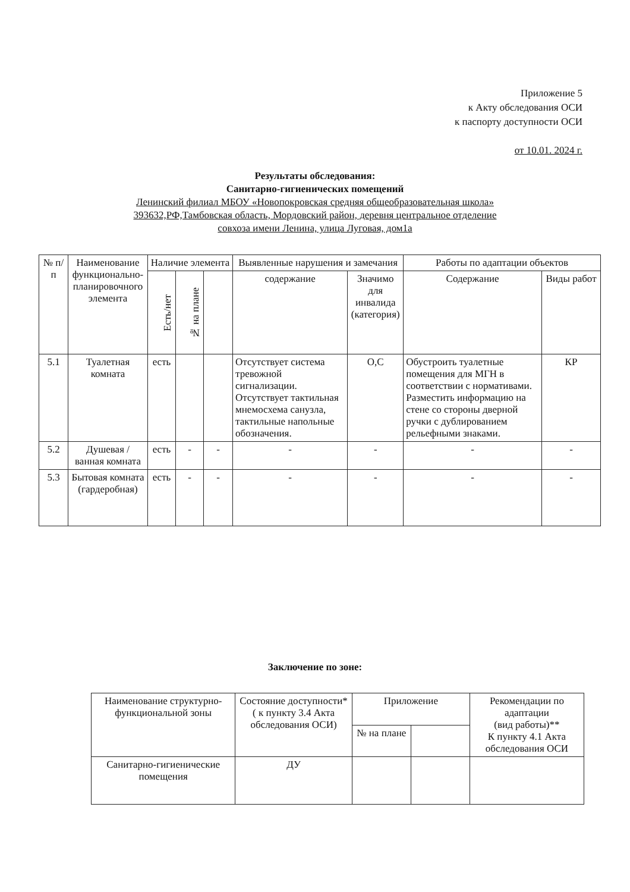Приложение 5
к Акту обследования ОСИ
к паспорту доступности ОСИ
от 10.01. 2024 г.
Результаты обследования:
Санитарно-гигиенических помещений
Ленинский филиал МБОУ «Новопокровская средняя общеобразовательная школа»
393632,РФ,Тамбовская область, Мордовский район, деревня центральное отделение
совхоза имени Ленина, улица Луговая, дом1а
| № п/п | Наименование функционально-планировочного элемента | Наличие элемента | | | Выявленные нарушения и замечания | | Работы по адаптации объектов | |
| --- | --- | --- | --- | --- | --- | --- | --- | --- |
| | | Есть/нет | № на плане | | содержание | Значимо для инвалида (категория) | Содержание | Виды работ |
| 5.1 | Туалетная комната | есть | | | Отсутствует система тревожной сигнализации. Отсутствует тактильная мнемосхема санузла, тактильные напольные обозначения. | О,С | Обустроить туалетные помещения для МГН в соответствии с нормативами. Разместить информацию на стене со стороны дверной ручки с дублированием рельефными знаками. | КР |
| 5.2 | Душевая / ванная комната | есть | - | - | - | - | - | - |
| 5.3 | Бытовая комната (гардеробная) | есть | - | - | - | - | - | - |
Заключение по зоне:
| Наименование структурно-функциональной зоны | Состояние доступности* ( к пункту 3.4 Акта обследования ОСИ) | Приложение | | Рекомендации по адаптации (вид работы)** К пункту 4.1 Акта обследования ОСИ |
| --- | --- | --- | --- | --- |
| | | № на плане | | |
| Санитарно-гигиенические помещения | ДУ | | | |